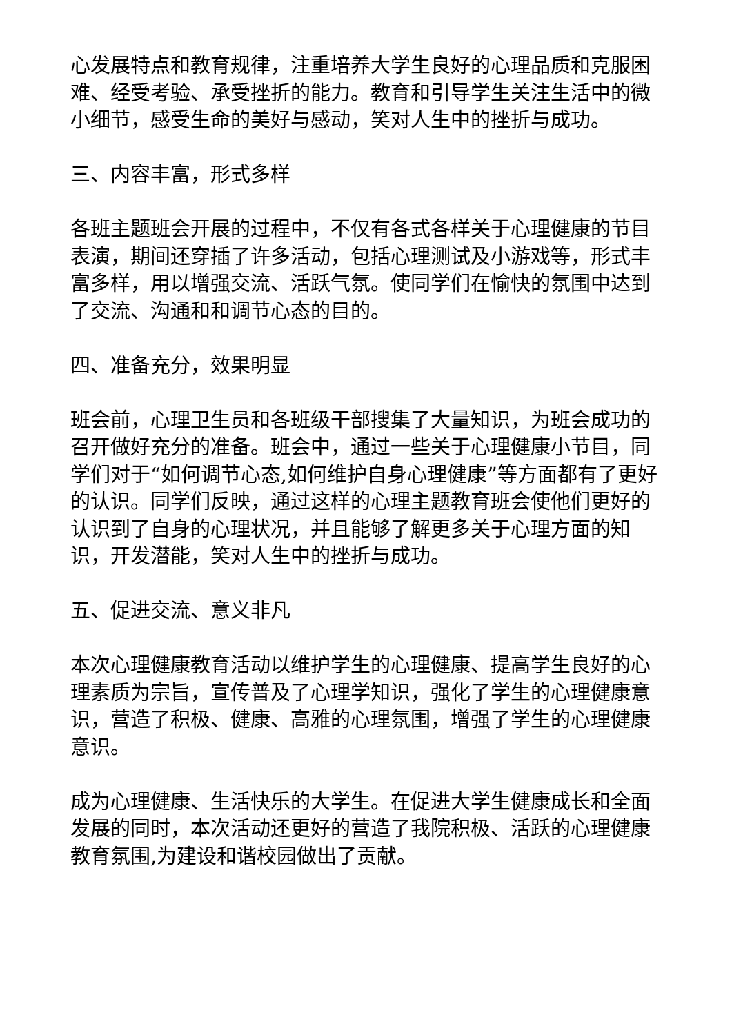心发展特点和教育规律，注重培养大学生良好的心理品质和克服困难、经受考验、承受挫折的能力。教育和引导学生关注生活中的微小细节，感受生命的美好与感动，笑对人生中的挫折与成功。
三、内容丰富，形式多样
各班主题班会开展的过程中，不仅有各式各样关于心理健康的节目表演，期间还穿插了许多活动，包括心理测试及小游戏等，形式丰富多样，用以增强交流、活跃气氛。使同学们在愉快的氛围中达到了交流、沟通和和调节心态的目的。
四、准备充分，效果明显
班会前，心理卫生员和各班级干部搜集了大量知识，为班会成功的召开做好充分的准备。班会中，通过一些关于心理健康小节目，同学们对于“如何调节心态,如何维护自身心理健康”等方面都有了更好的认识。同学们反映，通过这样的心理主题教育班会使他们更好的认识到了自身的心理状况，并且能够了解更多关于心理方面的知识，开发潜能，笑对人生中的挫折与成功。
五、促进交流、意义非凡
本次心理健康教育活动以维护学生的心理健康、提高学生良好的心理素质为宗旨，宣传普及了心理学知识，强化了学生的心理健康意识，营造了积极、健康、高雅的心理氛围，增强了学生的心理健康意识。
成为心理健康、生活快乐的大学生。在促进大学生健康成长和全面发展的同时，本次活动还更好的营造了我院积极、活跃的心理健康教育氛围,为建设和谐校园做出了贡献。